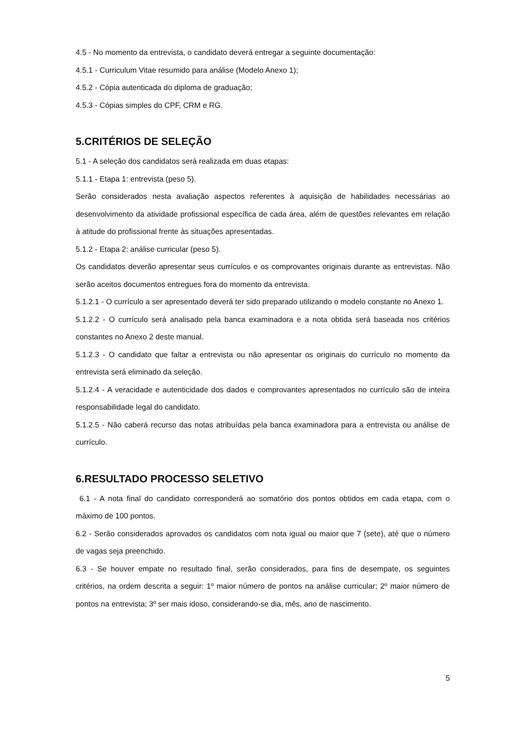4.5 - No momento da entrevista, o candidato deverá entregar a seguinte documentação:
4.5.1 - Curriculum Vitae resumido para análise (Modelo Anexo 1);
4.5.2 - Cópia autenticada do diploma de graduação;
4.5.3 - Cópias simples do CPF, CRM e RG.
5.CRITÉRIOS DE SELEÇÃO
5.1 - A seleção dos candidatos será realizada em duas etapas:
5.1.1 - Etapa 1: entrevista (peso 5).
Serão considerados nesta avaliação aspectos referentes à aquisição de habilidades necessárias ao desenvolvimento da atividade profissional específica de cada área, além de questões relevantes em relação à atitude do profissional frente às situações apresentadas.
5.1.2 - Etapa 2: análise curricular (peso 5).
Os candidatos deverão apresentar seus currículos e os comprovantes originais durante as entrevistas. Não serão aceitos documentos entregues fora do momento da entrevista.
5.1.2.1 - O currículo a ser apresentado deverá ter sido preparado utilizando o modelo constante no Anexo 1.
5.1.2.2 - O currículo será analisado pela banca examinadora e a nota obtida será baseada nos critérios constantes no Anexo 2 deste manual.
5.1.2.3 - O candidato que faltar a entrevista ou não apresentar os originais do currículo no momento da entrevista será eliminado da seleção.
5.1.2.4 - A veracidade e autenticidade dos dados e comprovantes apresentados no currículo são de inteira responsabilidade legal do candidato.
5.1.2.5 - Não caberá recurso das notas atribuídas pela banca examinadora para a entrevista ou análise de currículo.
6.RESULTADO PROCESSO SELETIVO
6.1 - A nota final do candidato corresponderá ao somatório dos pontos obtidos em cada etapa, com o máximo de 100 pontos.
6.2 - Serão considerados aprovados os candidatos com nota igual ou maior que 7 (sete), até que o número de vagas seja preenchido.
6.3 - Se houver empate no resultado final, serão considerados, para fins de desempate, os seguintes critérios, na ordem descrita a seguir: 1º maior número de pontos na análise curricular; 2º maior número de pontos na entrevista; 3º ser mais idoso, considerando-se dia, mês, ano de nascimento.
5